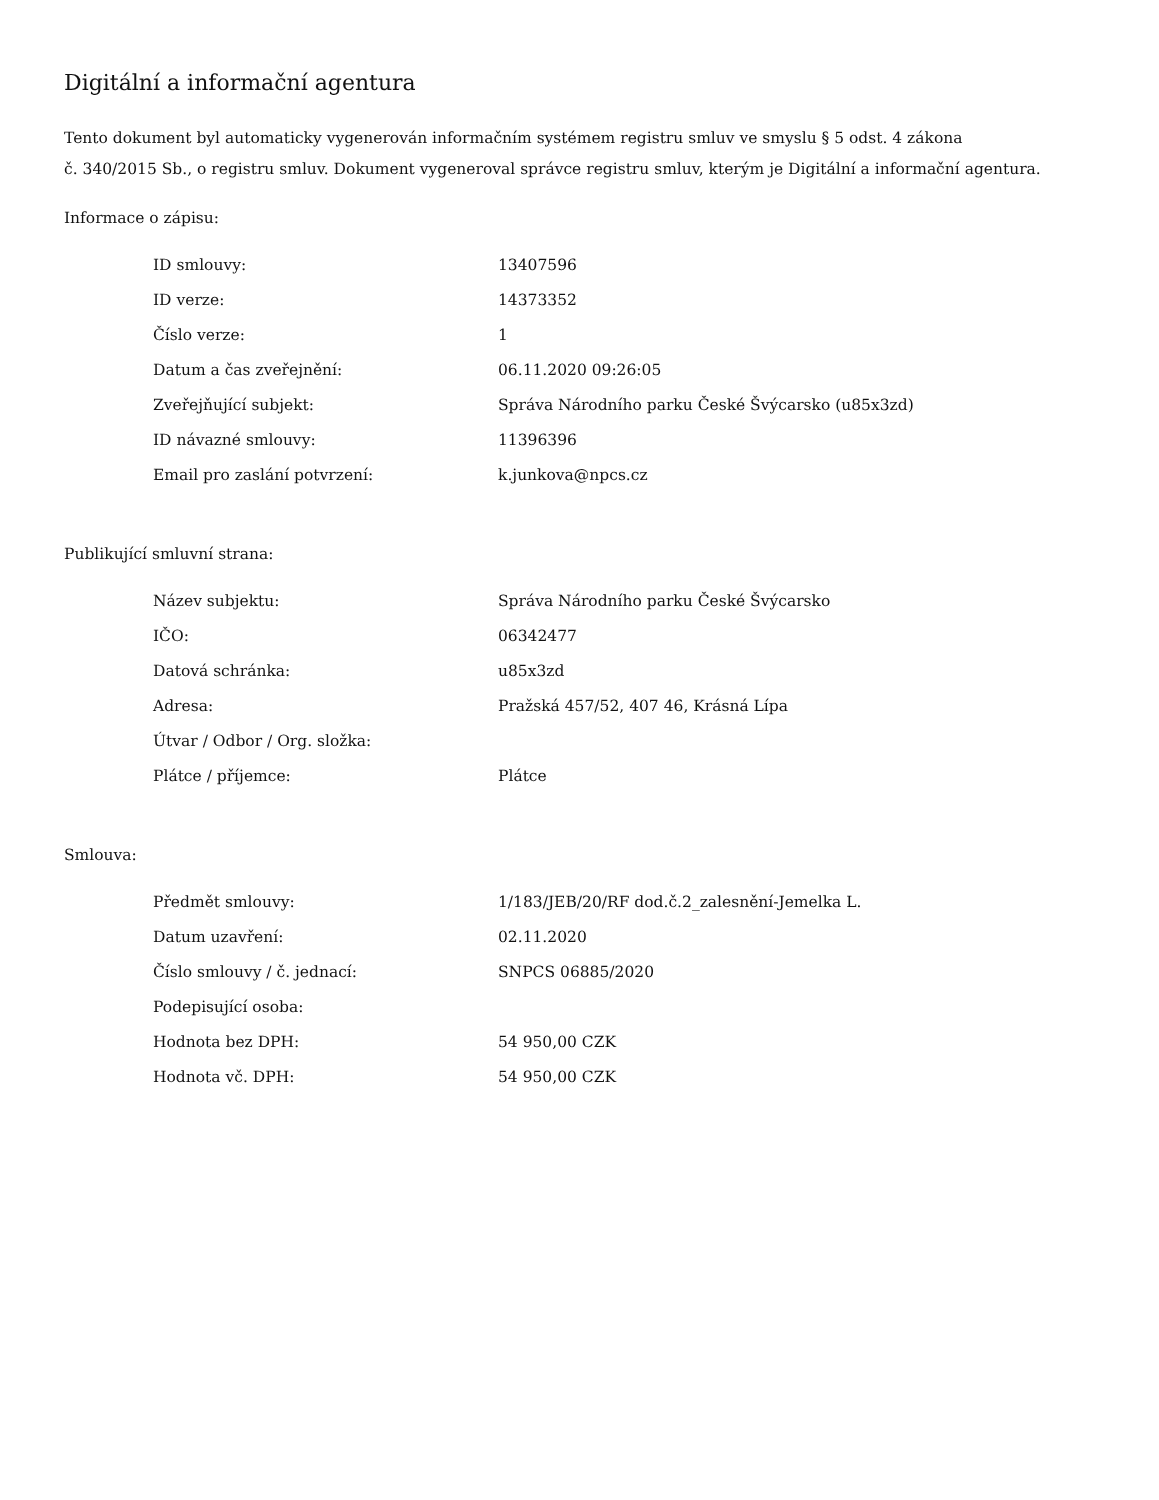Digitální a informační agentura
Tento dokument byl automaticky vygenerován informačním systémem registru smluv ve smyslu § 5 odst. 4 zákona
č. 340/2015 Sb., o registru smluv. Dokument vygeneroval správce registru smluv, kterým je Digitální a informační agentura.
Informace o zápisu:
| ID smlouvy: | 13407596 |
| ID verze: | 14373352 |
| Číslo verze: | 1 |
| Datum a čas zveřejnění: | 06.11.2020 09:26:05 |
| Zveřejňující subjekt: | Správa Národního parku České Švýcarsko (u85x3zd) |
| ID návazné smlouvy: | 11396396 |
| Email pro zaslání potvrzení: | k.junkova@npcs.cz |
Publikující smluvní strana:
| Název subjektu: | Správa Národního parku České Švýcarsko |
| IČO: | 06342477 |
| Datová schránka: | u85x3zd |
| Adresa: | Pražská 457/52, 407 46, Krásná Lípa |
| Útvar / Odbor / Org. složka: | |
| Plátce / příjemce: | Plátce |
Smlouva:
| Předmět smlouvy: | 1/183/JEB/20/RF dod.č.2_zalesnění-Jemelka L. |
| Datum uzavření: | 02.11.2020 |
| Číslo smlouvy / č. jednací: | SNPCS 06885/2020 |
| Podepisující osoba: | |
| Hodnota bez DPH: | 54 950,00 CZK |
| Hodnota vč. DPH: | 54 950,00 CZK |